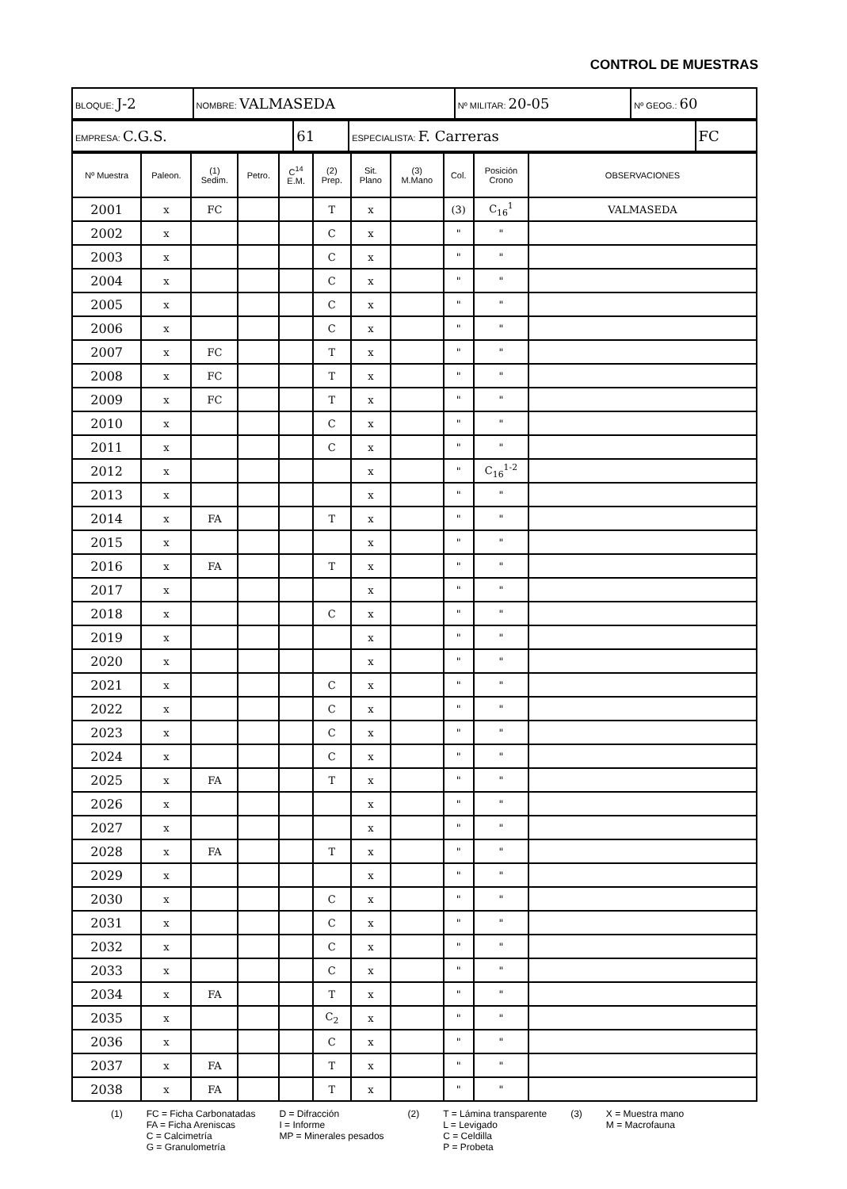CONTROL DE MUESTRAS
| BLOQUE: J-2 | NOMBRE: VALMASEDA | Nº MILITAR: 20-05 | Nº GEOG.: 60 |
| EMPRESA: C.G.S. | 61 | ESPECIALISTA: F. Carreras | FC |
| Nº Muestra | Paleon. | (1) Sedim. | Petro. | C<sup>14</sup> E.M. | (2) Prep. | Sit. Plano | (3) M.Mano | Col. | Posición Crono | OBSERVACIONES |
| --- | --- | --- | --- | --- | --- | --- | --- | --- | --- | --- |
| 2001 | x | FC | | | T | x | | (3) | C<sub>16</sub><sup>1</sup> | VALMASEDA |
| 2002 | x | | | | C | x | | " | " | |
| 2003 | x | | | | C | x | | " | " | |
| 2004 | x | | | | C | x | | " | " | |
| 2005 | x | | | | C | x | | " | " | |
| 2006 | x | | | | C | x | | " | " | |
| 2007 | x | FC | | | T | x | | " | " | |
| 2008 | x | FC | | | T | x | | " | " | |
| 2009 | x | FC | | | T | x | | " | " | |
| 2010 | x | | | | C | x | | " | " | |
| 2011 | x | | | | C | x | | " | " | |
| 2012 | x | | | | | x | | " | C<sub>16</sub><sup>1-2</sup> | |
| 2013 | x | | | | | x | | " | " | |
| 2014 | x | FA | | | T | x | | " | " | |
| 2015 | x | | | | | x | | " | " | |
| 2016 | x | FA | | | T | x | | " | " | |
| 2017 | x | | | | | x | | " | " | |
| 2018 | x | | | | C | x | | " | " | |
| 2019 | x | | | | | x | | " | " | |
| 2020 | x | | | | | x | | " | " | |
| 2021 | x | | | | C | x | | " | " | |
| 2022 | x | | | | C | x | | " | " | |
| 2023 | x | | | | C | x | | " | " | |
| 2024 | x | | | | C | x | | " | " | |
| 2025 | x | FA | | | T | x | | " | " | |
| 2026 | x | | | | | x | | " | " | |
| 2027 | x | | | | | x | | " | " | |
| 2028 | x | FA | | | T | x | | " | " | |
| 2029 | x | | | | | x | | " | " | |
| 2030 | x | | | | C | x | | " | " | |
| 2031 | x | | | | C | x | | " | " | |
| 2032 | x | | | | C | x | | " | " | |
| 2033 | x | | | | C | x | | " | " | |
| 2034 | x | FA | | | T | x | | " | " | |
| 2035 | x | | | | C<sub>2</sub> | x | | " | " | |
| 2036 | x | | | | C | x | | " | " | |
| 2037 | x | FA | | | T | x | | " | " | |
| 2038 | x | FA | | | T | x | | " | " | |
(1) FC = Ficha Carbonatadas
FA = Ficha Areniscas
C = Calcimetría
G = Granulometría
D = Difracción
I = Informe
MP = Minerales pesados
(2) T = Lámina transparente
L = Levigado
C = Celdilla
P = Probeta
(3) X = Muestra mano
M = Macrofauna